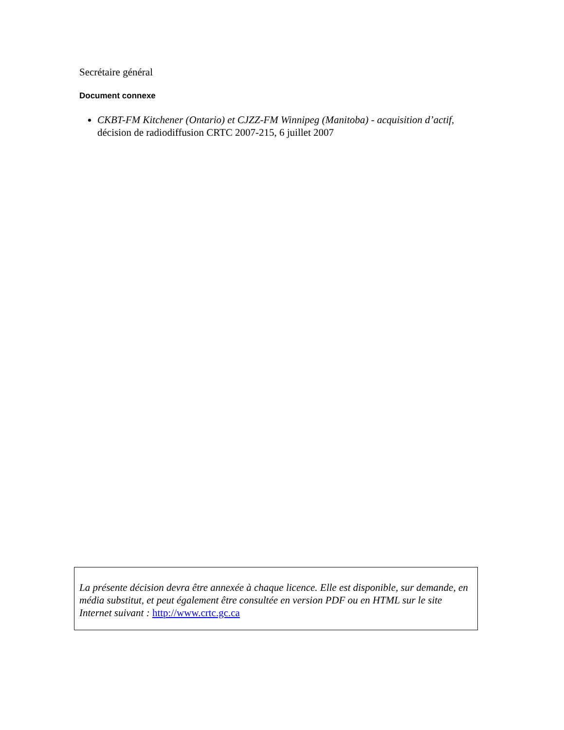Secrétaire général
Document connexe
CKBT-FM Kitchener (Ontario) et CJZZ-FM Winnipeg (Manitoba) - acquisition d’actif, décision de radiodiffusion CRTC 2007-215, 6 juillet 2007
La présente décision devra être annexée à chaque licence. Elle est disponible, sur demande, en média substitut, et peut également être consultée en version PDF ou en HTML sur le site Internet suivant : http://www.crtc.gc.ca